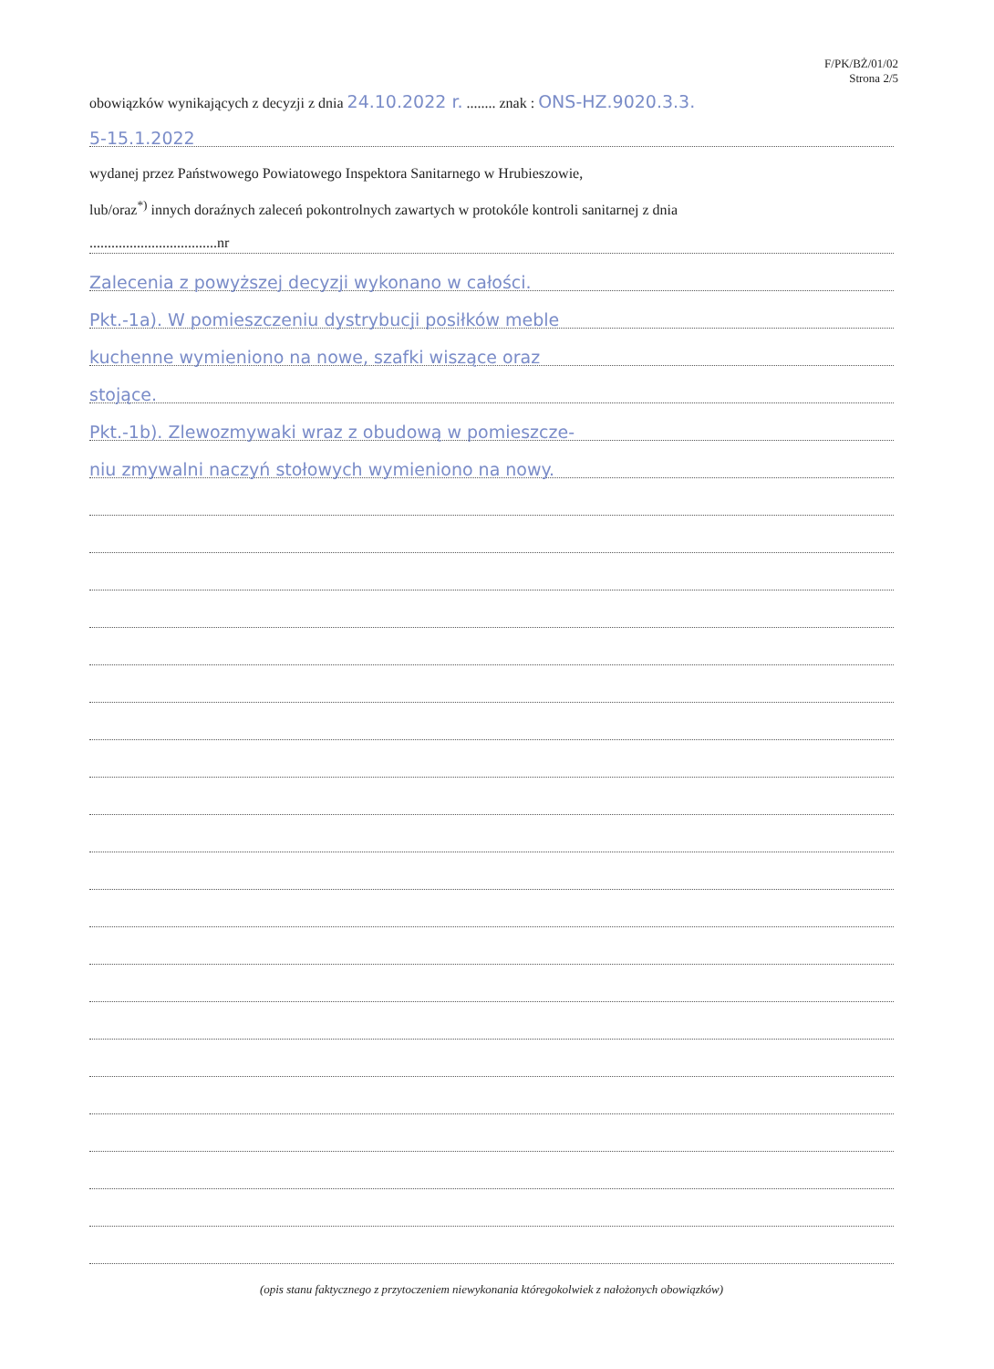F/PK/BŻ/01/02
Strona 2/5
obowiązków wynikających z decyzji z dnia 24.10.2022 r. ........ znak : ONS-HZ.9020.3.3.
5-15.1.2022
wydanej przez Państwowego Powiatowego Inspektora Sanitarnego w Hrubieszowie,
lub/oraz<sup>*)</sup> innych doraźnych zaleceń pokontrolnych zawartych w protokóle kontroli sanitarnej z dnia
...................................nr
Zalecenia z powyższej decyzji wykonano w całości.
Pkt.-1a). W pomieszczeniu dystrybucji posiłków meble
kuchenne wymieniono na nowe, szafki wiszące oraz
stojące.
Pkt.-1b). Zlewozmywaki wraz z obudową w pomieszcze-
niu zmywalni naczyń stołowych wymieniono na nowy.
(opis stanu faktycznego z przytoczeniem niewykonania któregokolwiek z nałożonych obowiązków)